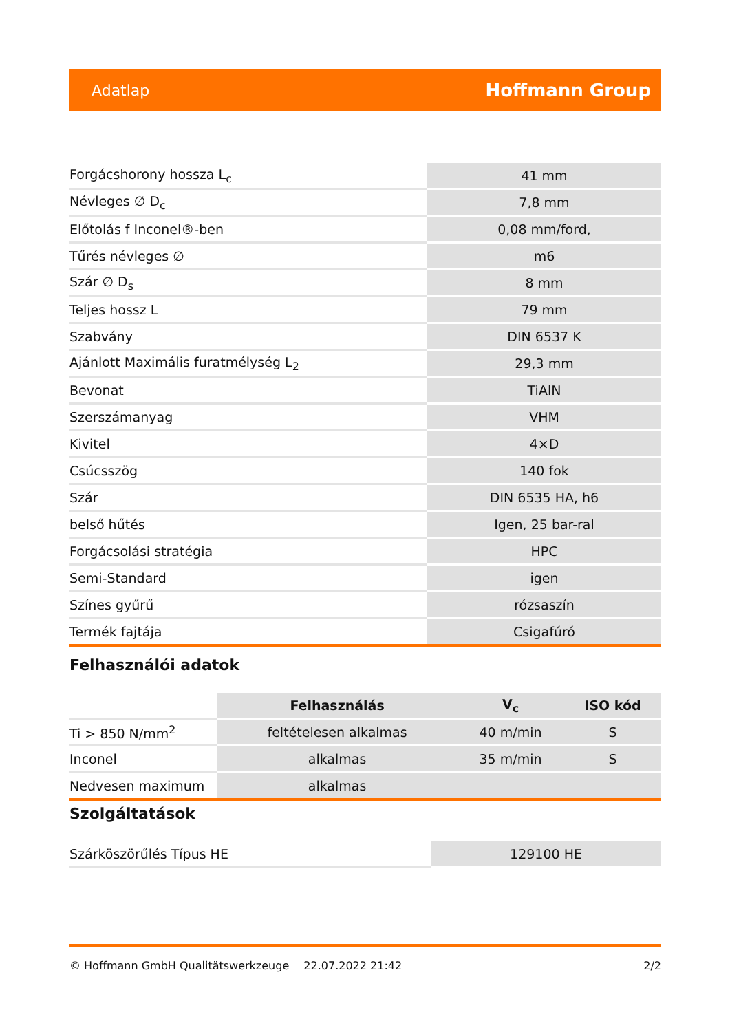Adatlap Hoffmann Group
| Forgácshorony hossza L<sub>c</sub> | 41 mm |
| Névleges ∅ D<sub>c</sub> | 7,8 mm |
| Előtolás f Inconel®-ben | 0,08 mm/ford, |
| Tűrés névleges ∅ | m6 |
| Szár ∅ D<sub>s</sub> | 8 mm |
| Teljes hossz L | 79 mm |
| Szabvány | DIN 6537 K |
| Ajánlott Maximális furatmélység L<sub>2</sub> | 29,3 mm |
| Bevonat | TiAlN |
| Szerszámanyag | VHM |
| Kivitel | 4×D |
| Csúcsszög | 140 fok |
| Szár | DIN 6535 HA, h6 |
| belső hűtés | Igen, 25 bar-ral |
| Forgácsolási stratégia | HPC |
| Semi-Standard | igen |
| Színes gyűrű | rózsaszín |
| Termék fajtája | Csigafúró |
Felhasználói adatok
| | Felhasználás | V<sub>c</sub> | ISO kód |
| --- | --- | --- | --- |
| Ti > 850 N/mm<sup>2</sup> | feltételesen alkalmas | 40 m/min | S |
| Inconel | alkalmas | 35 m/min | S |
| Nedvesen maximum | alkalmas | | |
Szolgáltatások
| Szárköszörűlés Típus HE | 129100 HE |
© Hoffmann GmbH Qualitätswerkzeuge 22.07.2022 21:42 2/2